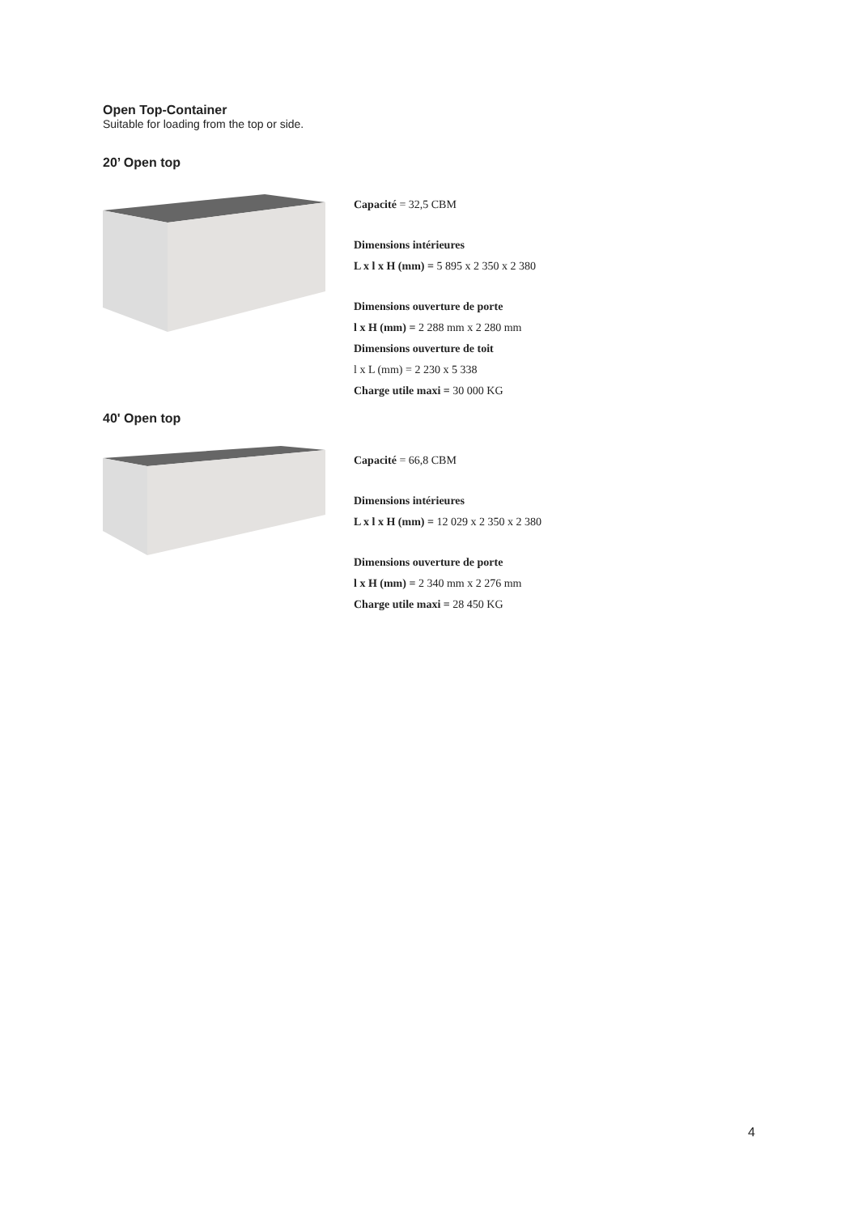Open Top-Container
Suitable for loading from the top or side.
20’ Open top
Capacité = 32,5 CBM
Dimensions intérieures
L x l x H (mm) = 5 895 x 2 350 x 2 380
Dimensions ouverture de porte
l x H (mm) = 2 288 mm x 2 280 mm
Dimensions ouverture de toit
l x L (mm) = 2 230 x 5 338
Charge utile maxi = 30 000 KG
40' Open top
Capacité = 66,8 CBM
Dimensions intérieures
L x l x H (mm) = 12 029 x 2 350 x 2 380
Dimensions ouverture de porte
l x H (mm) = 2 340 mm x 2 276 mm
Charge utile maxi = 28 450 KG
4